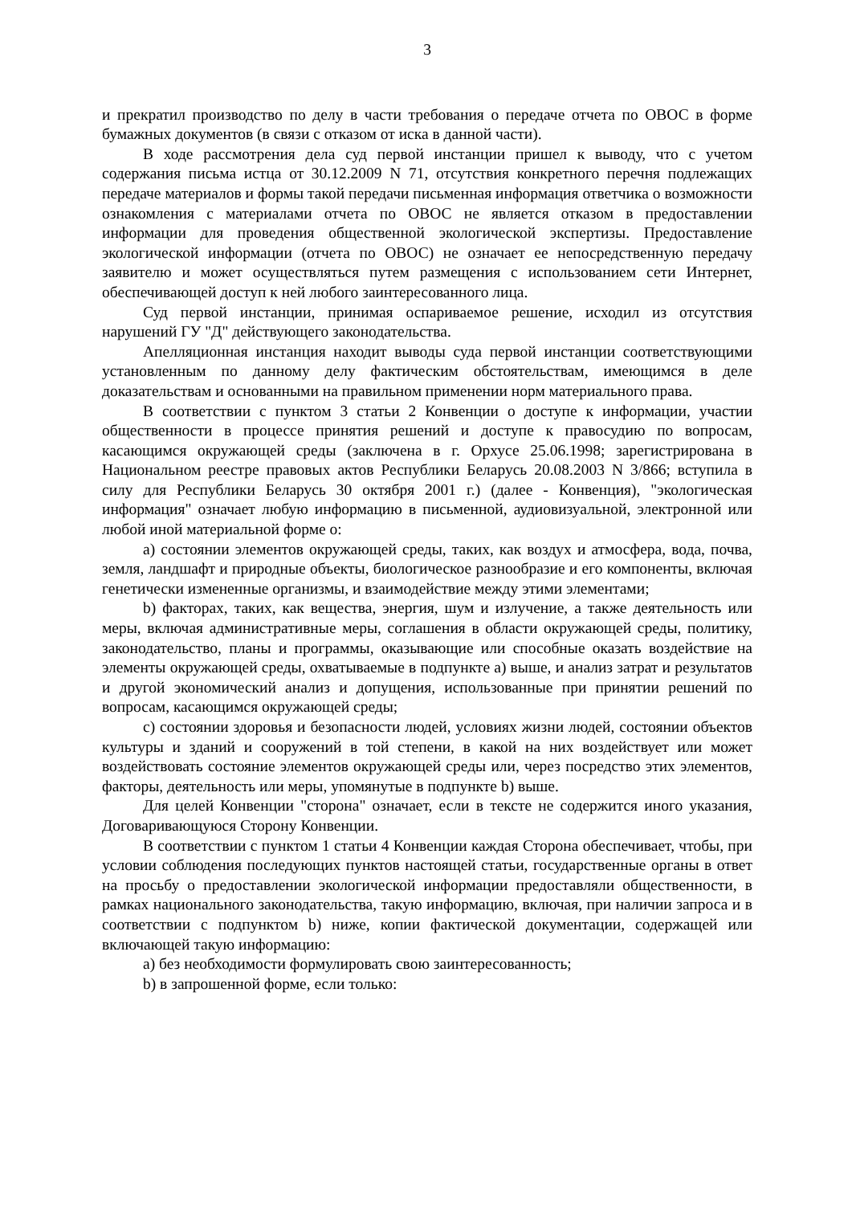3
и прекратил производство по делу в части требования о передаче отчета по ОВОС в форме бумажных документов (в связи с отказом от иска в данной части).
В ходе рассмотрения дела суд первой инстанции пришел к выводу, что с учетом содержания письма истца от 30.12.2009 N 71, отсутствия конкретного перечня подлежащих передаче материалов и формы такой передачи письменная информация ответчика о возможности ознакомления с материалами отчета по ОВОС не является отказом в предоставлении информации для проведения общественной экологической экспертизы. Предоставление экологической информации (отчета по ОВОС) не означает ее непосредственную передачу заявителю и может осуществляться путем размещения с использованием сети Интернет, обеспечивающей доступ к ней любого заинтересованного лица.
Суд первой инстанции, принимая оспариваемое решение, исходил из отсутствия нарушений ГУ "Д" действующего законодательства.
Апелляционная инстанция находит выводы суда первой инстанции соответствующими установленным по данному делу фактическим обстоятельствам, имеющимся в деле доказательствам и основанными на правильном применении норм материального права.
В соответствии с пунктом 3 статьи 2 Конвенции о доступе к информации, участии общественности в процессе принятия решений и доступе к правосудию по вопросам, касающимся окружающей среды (заключена в г. Орхусе 25.06.1998; зарегистрирована в Национальном реестре правовых актов Республики Беларусь 20.08.2003 N 3/866; вступила в силу для Республики Беларусь 30 октября 2001 г.) (далее - Конвенция), "экологическая информация" означает любую информацию в письменной, аудиовизуальной, электронной или любой иной материальной форме о:
a) состоянии элементов окружающей среды, таких, как воздух и атмосфера, вода, почва, земля, ландшафт и природные объекты, биологическое разнообразие и его компоненты, включая генетически измененные организмы, и взаимодействие между этими элементами;
b) факторах, таких, как вещества, энергия, шум и излучение, а также деятельность или меры, включая административные меры, соглашения в области окружающей среды, политику, законодательство, планы и программы, оказывающие или способные оказать воздействие на элементы окружающей среды, охватываемые в подпункте a) выше, и анализ затрат и результатов и другой экономический анализ и допущения, использованные при принятии решений по вопросам, касающимся окружающей среды;
c) состоянии здоровья и безопасности людей, условиях жизни людей, состоянии объектов культуры и зданий и сооружений в той степени, в какой на них воздействует или может воздействовать состояние элементов окружающей среды или, через посредство этих элементов, факторы, деятельность или меры, упомянутые в подпункте b) выше.
Для целей Конвенции "сторона" означает, если в тексте не содержится иного указания, Договаривающуюся Сторону Конвенции.
В соответствии с пунктом 1 статьи 4 Конвенции каждая Сторона обеспечивает, чтобы, при условии соблюдения последующих пунктов настоящей статьи, государственные органы в ответ на просьбу о предоставлении экологической информации предоставляли общественности, в рамках национального законодательства, такую информацию, включая, при наличии запроса и в соответствии с подпунктом b) ниже, копии фактической документации, содержащей или включающей такую информацию:
a) без необходимости формулировать свою заинтересованность;
b) в запрошенной форме, если только: